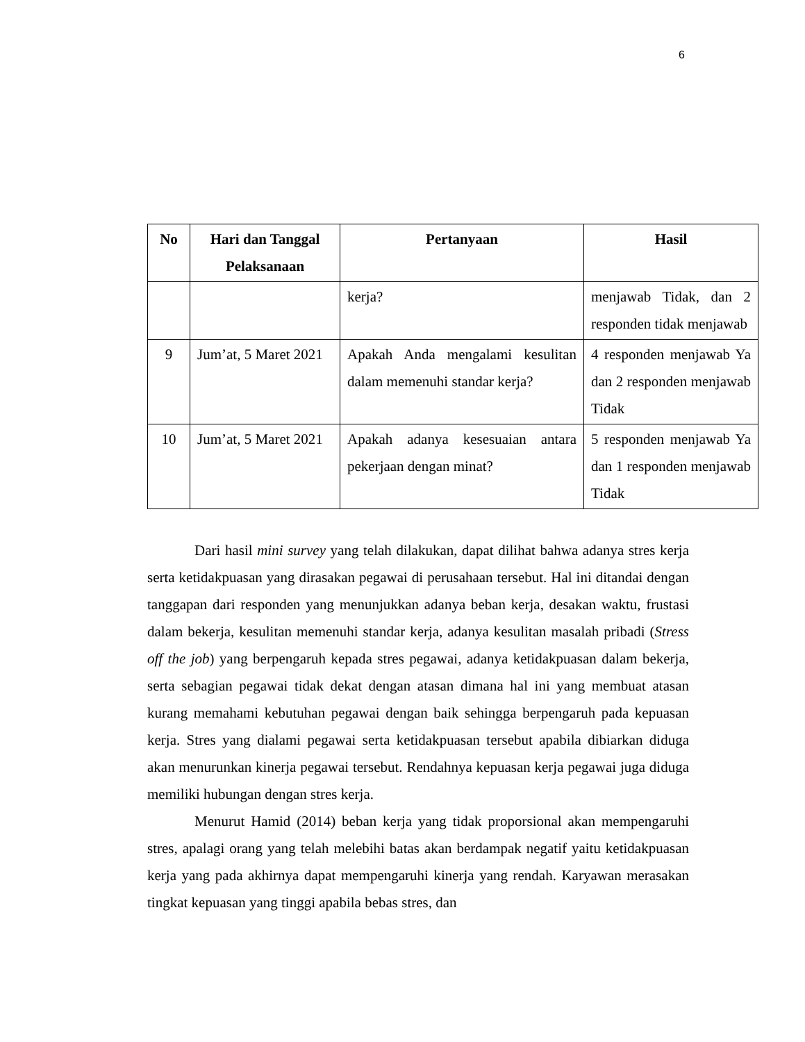6
| No | Hari dan Tanggal Pelaksanaan | Pertanyaan | Hasil |
| --- | --- | --- | --- |
| | | kerja? | menjawab Tidak, dan 2 responden tidak menjawab |
| 9 | Jum’at, 5 Maret 2021 | Apakah Anda mengalami kesulitan dalam memenuhi standar kerja? | 4 responden menjawab Ya dan 2 responden menjawab Tidak |
| 10 | Jum’at, 5 Maret 2021 | Apakah adanya kesesuaian antara pekerjaan dengan minat? | 5 responden menjawab Ya dan 1 responden menjawab Tidak |
Dari hasil mini survey yang telah dilakukan, dapat dilihat bahwa adanya stres kerja serta ketidakpuasan yang dirasakan pegawai di perusahaan tersebut. Hal ini ditandai dengan tanggapan dari responden yang menunjukkan adanya beban kerja, desakan waktu, frustasi dalam bekerja, kesulitan memenuhi standar kerja, adanya kesulitan masalah pribadi (Stress off the job) yang berpengaruh kepada stres pegawai, adanya ketidakpuasan dalam bekerja, serta sebagian pegawai tidak dekat dengan atasan dimana hal ini yang membuat atasan kurang memahami kebutuhan pegawai dengan baik sehingga berpengaruh pada kepuasan kerja. Stres yang dialami pegawai serta ketidakpuasan tersebut apabila dibiarkan diduga akan menurunkan kinerja pegawai tersebut. Rendahnya kepuasan kerja pegawai juga diduga memiliki hubungan dengan stres kerja.
Menurut Hamid (2014) beban kerja yang tidak proporsional akan mempengaruhi stres, apalagi orang yang telah melebihi batas akan berdampak negatif yaitu ketidakpuasan kerja yang pada akhirnya dapat mempengaruhi kinerja yang rendah. Karyawan merasakan tingkat kepuasan yang tinggi apabila bebas stres, dan